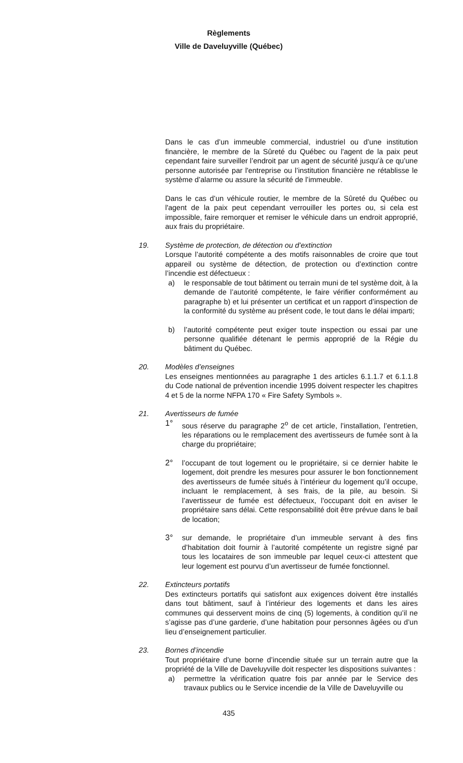Règlements
Ville de Daveluyville (Québec)
Dans le cas d’un immeuble commercial, industriel ou d’une institution financière, le membre de la Sûreté du Québec ou l'agent de la paix peut cependant faire surveiller l’endroit par un agent de sécurité jusqu’à ce qu’une personne autorisée par l'entreprise ou l’institution financière ne rétablisse le système d’alarme ou assure la sécurité de l’immeuble.
Dans le cas d’un véhicule routier, le membre de la Sûreté du Québec ou l'agent de la paix peut cependant verrouiller les portes ou, si cela est impossible, faire remorquer et remiser le véhicule dans un endroit approprié, aux frais du propriétaire.
19. Système de protection, de détection ou d’extinction
Lorsque l’autorité compétente a des motifs raisonnables de croire que tout appareil ou système de détection, de protection ou d’extinction contre l’incendie est défectueux :
a) le responsable de tout bâtiment ou terrain muni de tel système doit, à la demande de l’autorité compétente, le faire vérifier conformément au paragraphe b) et lui présenter un certificat et un rapport d’inspection de la conformité du système au présent code, le tout dans le délai imparti;
b) l’autorité compétente peut exiger toute inspection ou essai par une personne qualifiée détenant le permis approprié de la Régie du bâtiment du Québec.
20. Modèles d’enseignes
Les enseignes mentionnées au paragraphe 1 des articles 6.1.1.7 et 6.1.1.8 du Code national de prévention incendie 1995 doivent respecter les chapitres 4 et 5 de la norme NFPA 170 « Fire Safety Symbols ».
21. Avertisseurs de fumée
1° sous réserve du paragraphe 2<sup>o</sup> de cet article, l’installation, l’entretien, les réparations ou le remplacement des avertisseurs de fumée sont à la charge du propriétaire;
2° l’occupant de tout logement ou le propriétaire, si ce dernier habite le logement, doit prendre les mesures pour assurer le bon fonctionnement des avertisseurs de fumée situés à l’intérieur du logement qu’il occupe, incluant le remplacement, à ses frais, de la pile, au besoin. Si l’avertisseur de fumée est défectueux, l’occupant doit en aviser le propriétaire sans délai. Cette responsabilité doit être prévue dans le bail de location;
3° sur demande, le propriétaire d’un immeuble servant à des fins d’habitation doit fournir à l’autorité compétente un registre signé par tous les locataires de son immeuble par lequel ceux-ci attestent que leur logement est pourvu d’un avertisseur de fumée fonctionnel.
22. Extincteurs portatifs
Des extincteurs portatifs qui satisfont aux exigences doivent être installés dans tout bâtiment, sauf à l’intérieur des logements et dans les aires communes qui desservent moins de cinq (5) logements, à condition qu’il ne s’agisse pas d’une garderie, d’une habitation pour personnes âgées ou d’un lieu d’enseignement particulier.
23. Bornes d’incendie
Tout propriétaire d’une borne d’incendie située sur un terrain autre que la propriété de la Ville de Daveluyville doit respecter les dispositions suivantes :
a) permettre la vérification quatre fois par année par le Service des travaux publics ou le Service incendie de la Ville de Daveluyville ou
435